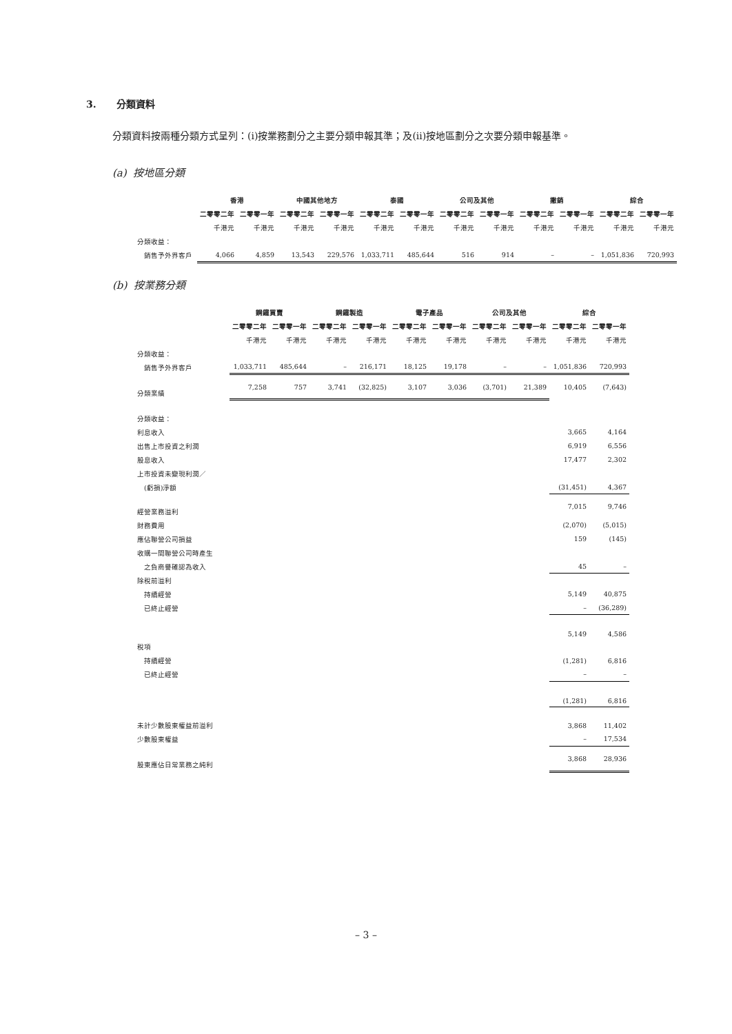3. 分類資料
分類資料按兩種分類方式呈列：(i)按業務劃分之主要分類申報其準；及(ii)按地區劃分之次要分類申報基準。
(a) 按地區分類
| | 香港 | | 中國其他地方 | | 泰國 | | 公司及其他 | | 撇銷 | | 綜合 | |
| | 二零零二年 | 二零零一年 | 二零零二年 | 二零零一年 | 二零零二年 | 二零零一年 | 二零零二年 | 二零零一年 | 二零零二年 | 二零零一年 | 二零零二年 | 二零零一年 |
| | 千港元 | 千港元 | 千港元 | 千港元 | 千港元 | 千港元 | 千港元 | 千港元 | 千港元 | 千港元 | 千港元 | 千港元 |
| 分類收益： | | | | | | | | | | | | |
| 銷售予外界客戶 | 4,066 | 4,859 | 13,543 | 229,576 | 1,033,711 | 485,644 | 516 | 914 | – | – | 1,051,836 | 720,993 |
(b) 按業務分類
| | 鋼鐵買賣 | | 鋼鐵製造 | | 電子產品 | | 公司及其他 | | 綜合 | |
| | 二零零二年 | 二零零一年 | 二零零二年 | 二零零一年 | 二零零二年 | 二零零一年 | 二零零二年 | 二零零一年 | 二零零二年 | 二零零一年 |
| | 千港元 | 千港元 | 千港元 | 千港元 | 千港元 | 千港元 | 千港元 | 千港元 | 千港元 | 千港元 |
| 分類收益： | | | | | | | | | | |
| 銷售予外界客戶 | 1,033,711 | 485,644 | – | 216,171 | 18,125 | 19,178 | – | – | 1,051,836 | 720,993 |
| 分類業績 | 7,258 | 757 | 3,741 | (32,825) | 3,107 | 3,036 | (3,701) | 21,389 | 10,405 | (7,643) |
| 分類收益： | | | | | | | | | | |
| 利息收入 | | | | | | | | | 3,665 | 4,164 |
| 出售上市投資之利潤 | | | | | | | | | 6,919 | 6,556 |
| 股息收入 | | | | | | | | | 17,477 | 2,302 |
| 上市投資未變現利潤／ | | | | | | | | | | |
| (虧損)淨額 | | | | | | | | | (31,451) | 4,367 |
| 經營業務溢利 | | | | | | | | | 7,015 | 9,746 |
| 財務費用 | | | | | | | | | (2,070) | (5,015) |
| 應佔聯營公司損益 | | | | | | | | | 159 | (145) |
| 收購一間聯營公司時產生 | | | | | | | | | | |
| 之負商譽確認為收入 | | | | | | | | | 45 | – |
| 除稅前溢利 | | | | | | | | | | |
| 持續經營 | | | | | | | | | 5,149 | 40,875 |
| 已終止經營 | | | | | | | | | – | (36,289) |
| | | | | | | | | | 5,149 | 4,586 |
| 稅項 | | | | | | | | | | |
| 持續經營 | | | | | | | | | (1,281) | 6,816 |
| 已終止經營 | | | | | | | | | – | – |
| | | | | | | | | | (1,281) | 6,816 |
| 未計少數股東權益前溢利 | | | | | | | | | 3,868 | 11,402 |
| 少數股東權益 | | | | | | | | | – | 17,534 |
| 股東應佔日常業務之純利 | | | | | | | | | 3,868 | 28,936 |
– 3 –